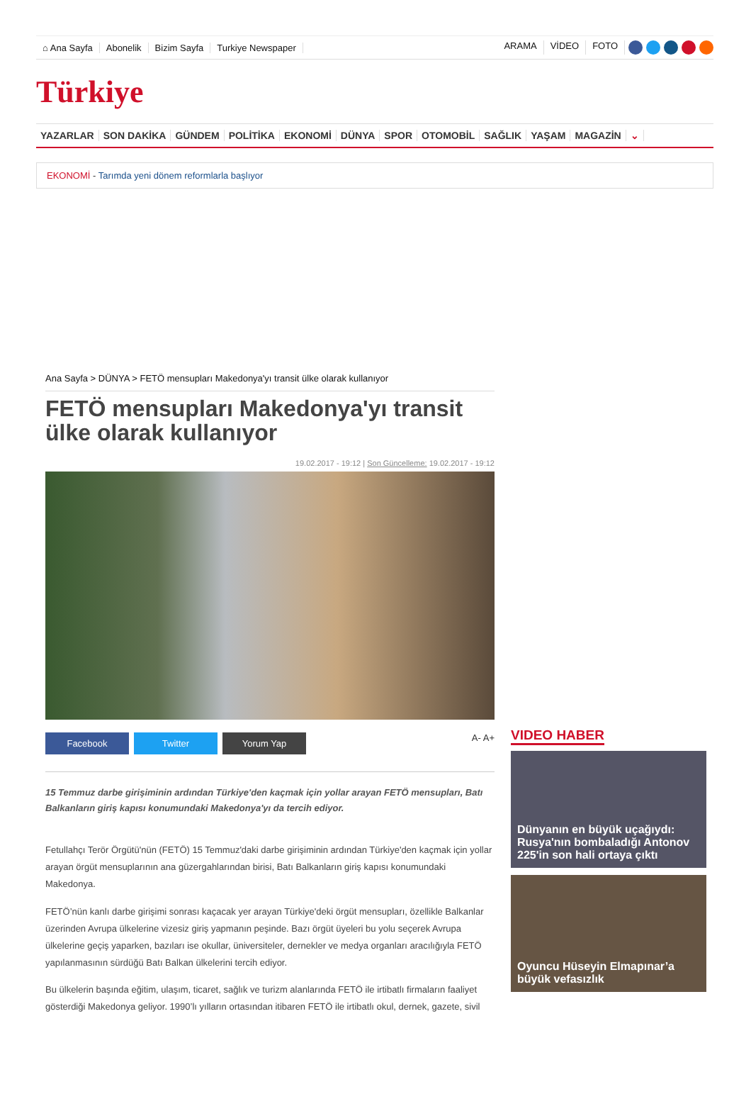⌂ Ana Sayfa Abonelik Bizim Sayfa Turkiye Newspaper ARAMA VİDEO FOTO
Türkiye
YAZARLAR SON DAKİKA GÜNDEM POLİTİKA EKONOMİ DÜNYA SPOR OTOMOBİL SAĞLIK YAŞAM MAGAZİN ⌄
EKONOMİ - Tarımda yeni dönem reformlarla başlıyor
Ana Sayfa > DÜNYA > FETÖ mensupları Makedonya'yı transit ülke olarak kullanıyor
FETÖ mensupları Makedonya'yı transit ülke olarak kullanıyor
19.02.2017 - 19:12 | Son Güncelleme: 19.02.2017 - 19:12
Facebook Twitter Yorum Yap
A- A+
15 Temmuz darbe girişiminin ardından Türkiye'den kaçmak için yollar arayan FETÖ mensupları, Batı Balkanların giriş kapısı konumundaki Makedonya'yı da tercih ediyor.
Fetullahçı Terör Örgütü'nün (FETÖ) 15 Temmuz'daki darbe girişiminin ardından Türkiye'den kaçmak için yollar arayan örgüt mensuplarının ana güzergahlarından birisi, Batı Balkanların giriş kapısı konumundaki Makedonya.
FETÖ’nün kanlı darbe girişimi sonrası kaçacak yer arayan Türkiye'deki örgüt mensupları, özellikle Balkanlar üzerinden Avrupa ülkelerine vizesiz giriş yapmanın peşinde. Bazı örgüt üyeleri bu yolu seçerek Avrupa ülkelerine geçiş yaparken, bazıları ise okullar, üniversiteler, dernekler ve medya organları aracılığıyla FETÖ yapılanmasının sürdüğü Batı Balkan ülkelerini tercih ediyor.
Bu ülkelerin başında eğitim, ulaşım, ticaret, sağlık ve turizm alanlarında FETÖ ile irtibatlı firmaların faaliyet gösterdiği Makedonya geliyor. 1990’lı yılların ortasından itibaren FETÖ ile irtibatlı okul, dernek, gazete, sivil
VIDEO HABER
Dünyanın en büyük uçağıydı: Rusya'nın bombaladığı Antonov 225'in son hali ortaya çıktı
Oyuncu Hüseyin Elmapınar’a büyük vefasızlık